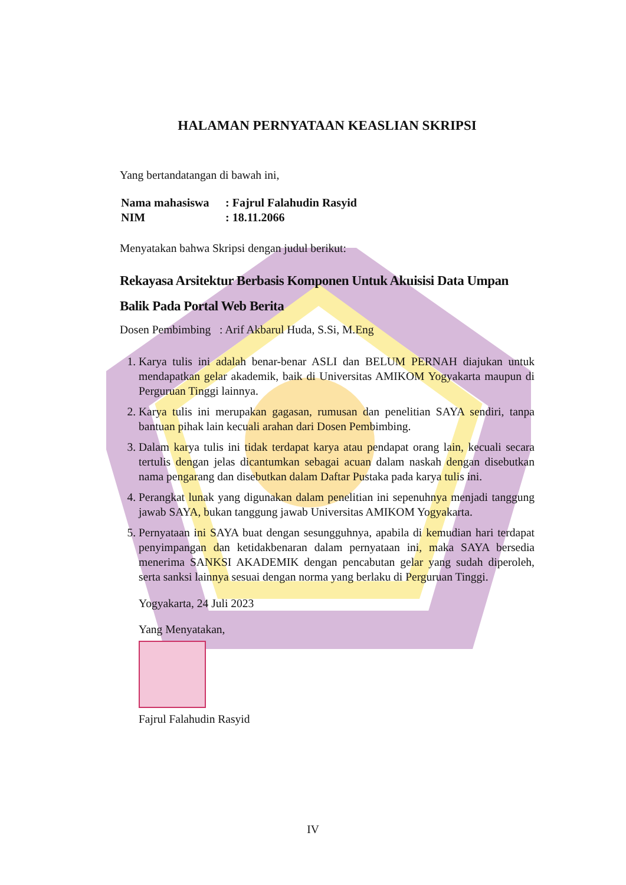HALAMAN PERNYATAAN KEASLIAN SKRIPSI
Yang bertandatangan di bawah ini,
| Nama mahasiswa | : Fajrul Falahudin Rasyid |
| NIM | : 18.11.2066 |
Menyatakan bahwa Skripsi dengan judul berikut:
Rekayasa Arsitektur Berbasis Komponen Untuk Akuisisi Data Umpan Balik Pada Portal Web Berita
Dosen Pembimbing : Arif Akbarul Huda, S.Si, M.Eng
1. Karya tulis ini adalah benar-benar ASLI dan BELUM PERNAH diajukan untuk mendapatkan gelar akademik, baik di Universitas AMIKOM Yogyakarta maupun di Perguruan Tinggi lainnya.
2. Karya tulis ini merupakan gagasan, rumusan dan penelitian SAYA sendiri, tanpa bantuan pihak lain kecuali arahan dari Dosen Pembimbing.
3. Dalam karya tulis ini tidak terdapat karya atau pendapat orang lain, kecuali secara tertulis dengan jelas dicantumkan sebagai acuan dalam naskah dengan disebutkan nama pengarang dan disebutkan dalam Daftar Pustaka pada karya tulis ini.
4. Perangkat lunak yang digunakan dalam penelitian ini sepenuhnya menjadi tanggung jawab SAYA, bukan tanggung jawab Universitas AMIKOM Yogyakarta.
5. Pernyataan ini SAYA buat dengan sesungguhnya, apabila di kemudian hari terdapat penyimpangan dan ketidakbenaran dalam pernyataan ini, maka SAYA bersedia menerima SANKSI AKADEMIK dengan pencabutan gelar yang sudah diperoleh, serta sanksi lainnya sesuai dengan norma yang berlaku di Perguruan Tinggi.
Yogyakarta, 24 Juli 2023
Yang Menyatakan,
Fajrul Falahudin Rasyid
IV